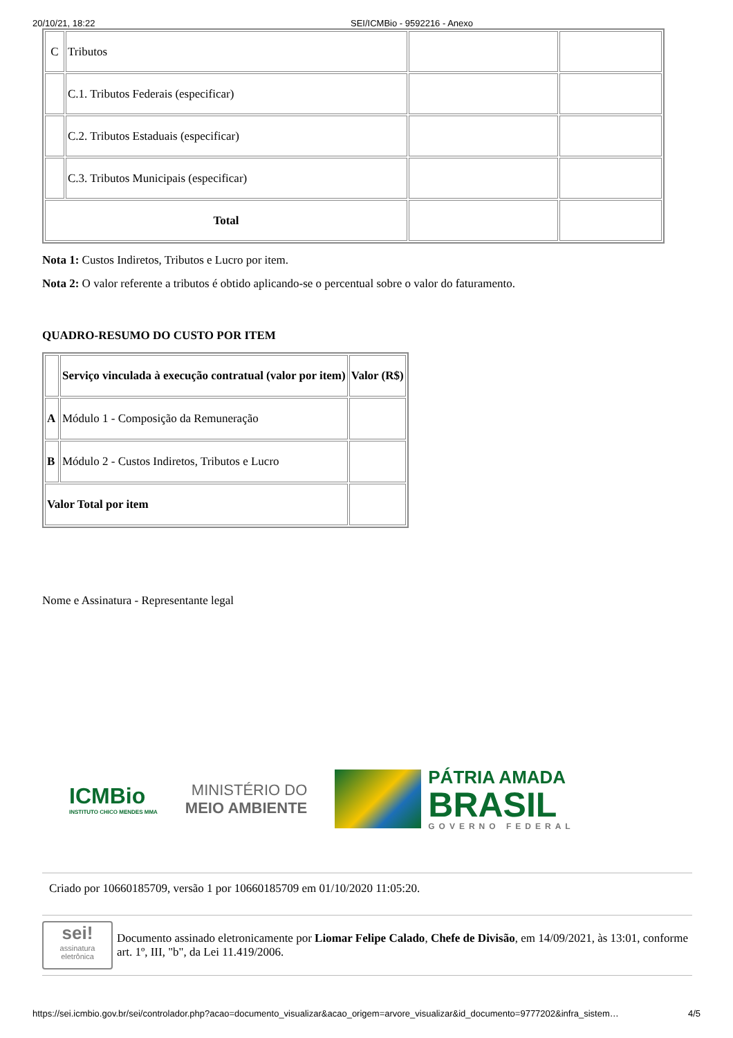20/10/21, 18:22 SEI/ICMBio - 9592216 - Anexo
| C | Tributos | | |
| | C.1. Tributos Federais (especificar) | | |
| | C.2. Tributos Estaduais (especificar) | | |
| | C.3. Tributos Municipais (especificar) | | |
| Total | | | |
Nota 1: Custos Indiretos, Tributos e Lucro por item.
Nota 2: O valor referente a tributos é obtido aplicando-se o percentual sobre o valor do faturamento.
QUADRO-RESUMO DO CUSTO POR ITEM
| | Serviço vinculada à execução contratual (valor por item) | Valor (R$) |
| A | Módulo 1 - Composição da Remuneração | |
| B | Módulo 2 - Custos Indiretos, Tributos e Lucro | |
| Valor Total por item | | |
Nome e Assinatura - Representante legal
ICMBio
INSTITUTO CHICO MENDES MMA
MINISTÉRIO DO
MEIO AMBIENTE
PÁTRIA AMADA
BRASIL
GOVERNO FEDERAL
Criado por 10660185709, versão 1 por 10660185709 em 01/10/2020 11:05:20.
sei!
assinatura eletrônica
Documento assinado eletronicamente por Liomar Felipe Calado, Chefe de Divisão, em 14/09/2021, às 13:01, conforme art. 1º, III, "b", da Lei 11.419/2006.
https://sei.icmbio.gov.br/sei/controlador.php?acao=documento_visualizar&acao_origem=arvore_visualizar&id_documento=9777202&infra_sistem… 4/5